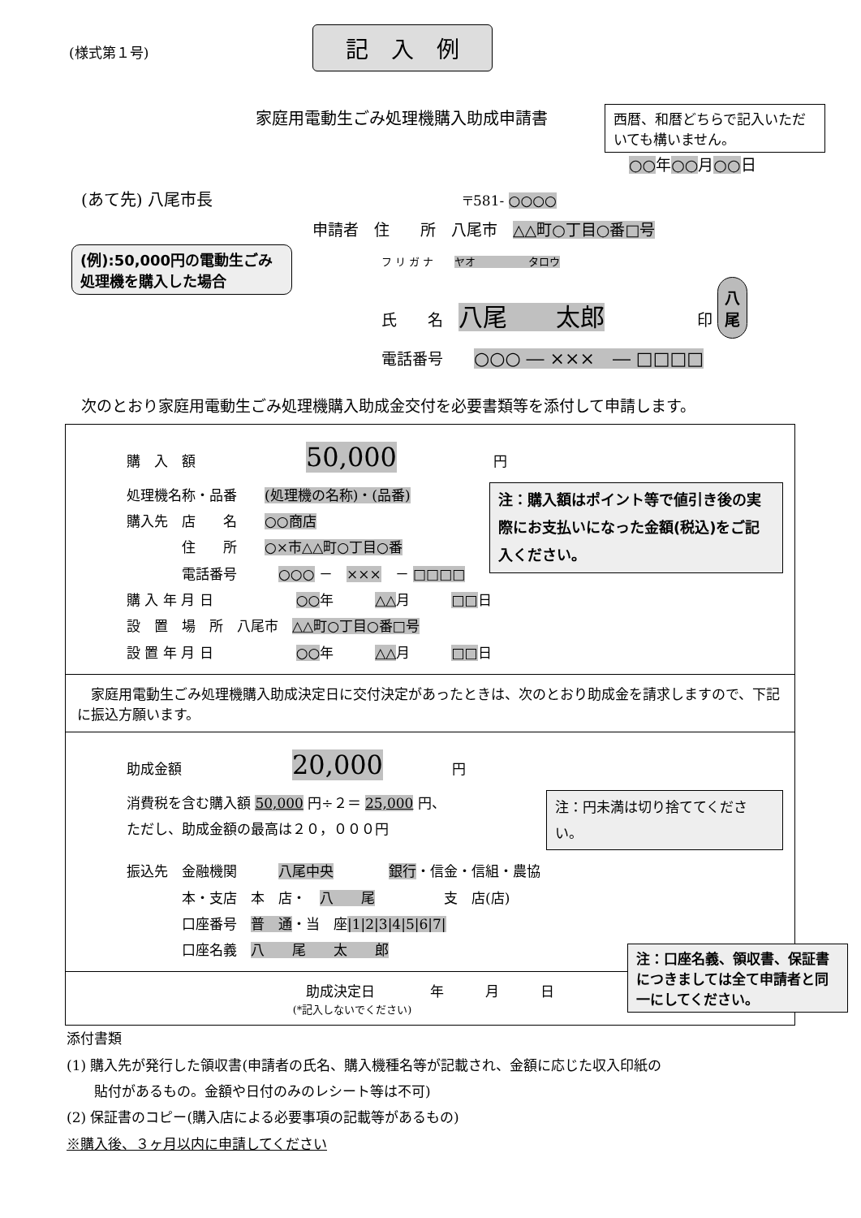(様式第１号)
記　入　例
家庭用電動生ごみ処理機購入助成申請書
西暦、和暦どちらで記入いただいても構いません。
○○年○○月○○日
(あて先) 八尾市長
〒581- ○○○○
申請者　住　　所　八尾市　△△町○丁目○番□号
(例):50,000円の電動生ごみ処理機を購入した場合
フ リ ガ ナ　　ヤオ　　　　　タロウ
氏　　名　八尾　　太郎　　　　　　印 八
尾
電話番号　　○○○ ― ×××　― □□□□
次のとおり家庭用電動生ごみ処理機購入助成金交付を必要書類等を添付して申請します。
| 購 入 額 50,000 円 注：購入額はポイント等で値引き後の実際にお支払いになった金額(税込)をご記入ください。 処理機名称・品番 (処理機の名称)・(品番) 購入先 店 名 ○○商店 住 所 ○×市△△町○丁目○番 電話番号 ○○○ － ××× － □□□□ 購 入 年 月 日 ○○ 年 △△ 月 □□ 日 設 置 場 所 八尾市 △△町○丁目○番□号 設 置 年 月 日 ○○ 年 △△ 月 □□ 日 |
| 家庭用電動生ごみ処理機購入助成決定日に交付決定があったときは、次のとおり助成金を請求しますので、下記に振込方願います。 |
| 助成金額 20,000 円 注：円未満は切り捨ててください。 消費税を含む購入額 50,000 円÷２＝ 25,000 円、 ただし、助成金額の最高は２０，０００円 振込先 金融機関 八尾中央 銀行 ・信金・信組・農協 本・支店 本 店・ 八 尾 支 店(店) 口座番号 普 通 ・当 座 /1/2/3/4/5/6/7/ 口座名義 八 尾 太 郎 |
| 助成決定日 年 月 日 (*記入しないでください) 注：口座名義、領収書、保証書につきましては全て申請者と同一にしてください。 |
添付書類
(1) 購入先が発行した領収書(申請者の氏名、購入機種名等が記載され、金額に応じた収入印紙の
　　貼付があるもの。金額や日付のみのレシート等は不可)
(2) 保証書のコピー(購入店による必要事項の記載等があるもの)
※購入後、３ヶ月以内に申請してください